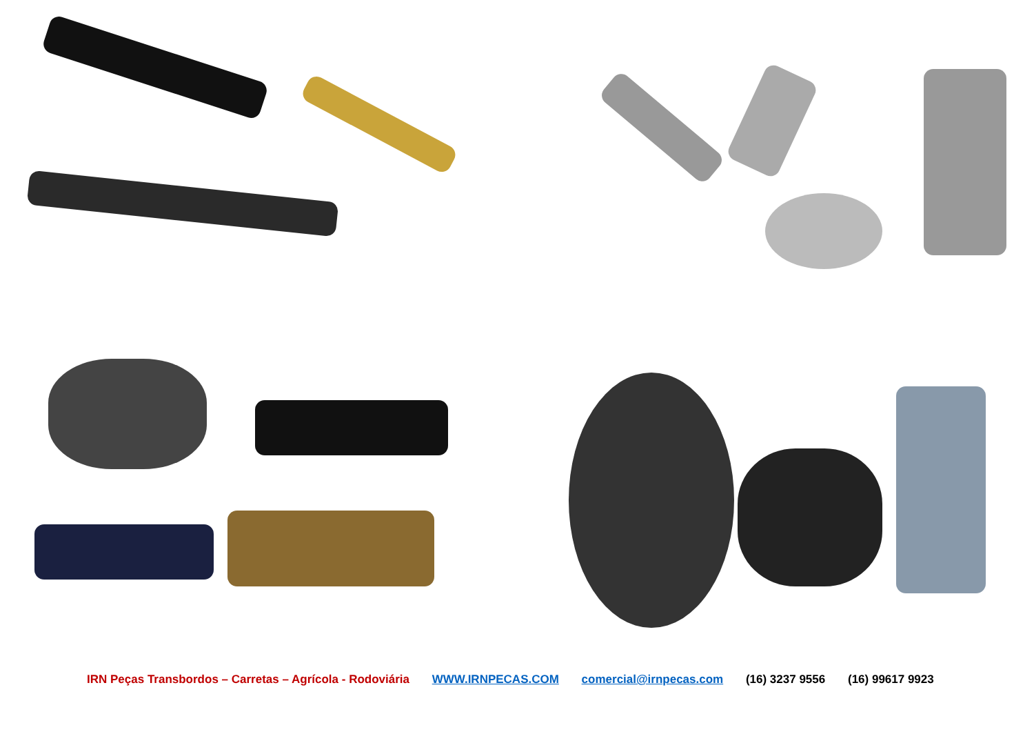IRN Peças Transbordos – Carretas – Agrícola - Rodoviária WWW.IRNPECAS.COM comercial@irnpecas.com (16) 3237 9556 (16) 99617 9923